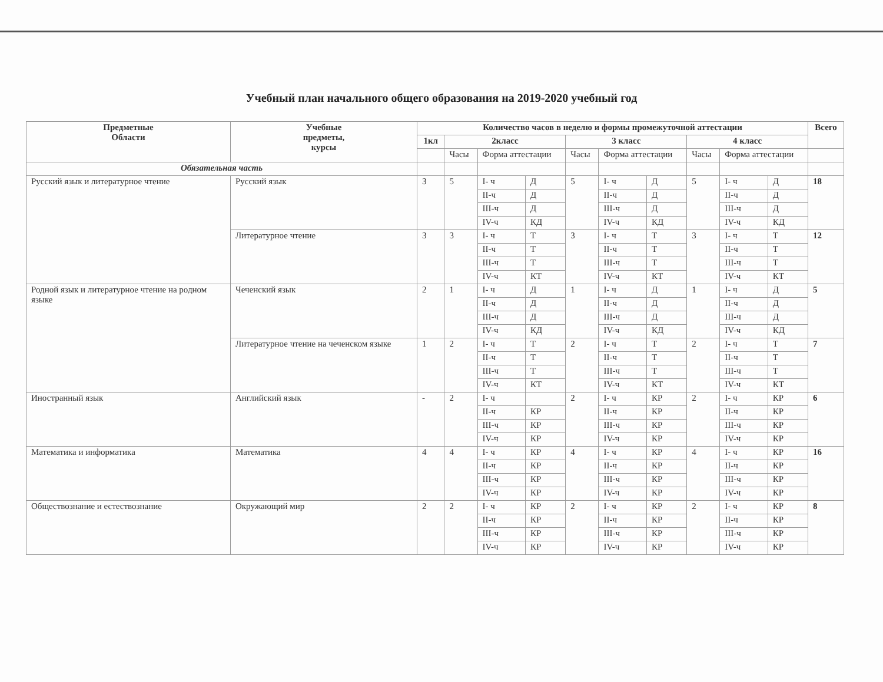Учебный план начального общего образования на 2019-2020 учебный год
| Предметные Области | Учебные предметы, курсы | Количество часов в неделю и формы промежуточной аттестации | | | | | | | | | | Всего |
| --- | --- | --- | --- | --- | --- | --- | --- | --- | --- | --- | --- | --- |
| | | 1кл | 2класс | | | 3 класс | | | 4 класс | | | |
| | | | Часы | Форма аттестации | | Часы | Форма аттестации | | Часы | Форма аттестации | | |
| Обязательная часть | | | | | | | | | | | | |
| Русский язык и литературное чтение | Русский язык | 3 | 5 | I- ч | Д | 5 | I- ч | Д | 5 | I- ч | Д | 18 |
| | | | | II-ч | Д | | II-ч | Д | | II-ч | Д | |
| | | | | III-ч | Д | | III-ч | Д | | III-ч | Д | |
| | | | | IV-ч | КД | | IV-ч | КД | | IV-ч | КД | |
| | Литературное чтение | 3 | 3 | I- ч | Т | 3 | I- ч | Т | 3 | I- ч | Т | 12 |
| | | | | II-ч | Т | | II-ч | Т | | II-ч | Т | |
| | | | | III-ч | Т | | III-ч | Т | | III-ч | Т | |
| | | | | IV-ч | КТ | | IV-ч | КТ | | IV-ч | КТ | |
| Родной язык и литературное чтение на родном языке | Чеченский язык | 2 | 1 | I- ч | Д | 1 | I- ч | Д | 1 | I- ч | Д | 5 |
| | | | | II-ч | Д | | II-ч | Д | | II-ч | Д | |
| | | | | III-ч | Д | | III-ч | Д | | III-ч | Д | |
| | | | | IV-ч | КД | | IV-ч | КД | | IV-ч | КД | |
| | Литературное чтение на чеченском языке | 1 | 2 | I- ч | Т | 2 | I- ч | Т | 2 | I- ч | Т | 7 |
| | | | | II-ч | Т | | II-ч | Т | | II-ч | Т | |
| | | | | III-ч | Т | | III-ч | Т | | III-ч | Т | |
| | | | | IV-ч | КТ | | IV-ч | КТ | | IV-ч | КТ | |
| Иностранный язык | Английский язык | - | 2 | I- ч | | 2 | I- ч | КР | 2 | I- ч | КР | 6 |
| | | | | II-ч | КР | | II-ч | КР | | II-ч | КР | |
| | | | | III-ч | КР | | III-ч | КР | | III-ч | КР | |
| | | | | IV-ч | КР | | IV-ч | КР | | IV-ч | КР | |
| Математика и информатика | Математика | 4 | 4 | I- ч | КР | 4 | I- ч | КР | 4 | I- ч | КР | 16 |
| | | | | II-ч | КР | | II-ч | КР | | II-ч | КР | |
| | | | | III-ч | КР | | III-ч | КР | | III-ч | КР | |
| | | | | IV-ч | КР | | IV-ч | КР | | IV-ч | КР | |
| Обществознание и естествознание | Окружающий мир | 2 | 2 | I- ч | КР | 2 | I- ч | КР | 2 | I- ч | КР | 8 |
| | | | | II-ч | КР | | II-ч | КР | | II-ч | КР | |
| | | | | III-ч | КР | | III-ч | КР | | III-ч | КР | |
| | | | | IV-ч | КР | | IV-ч | КР | | IV-ч | КР | |